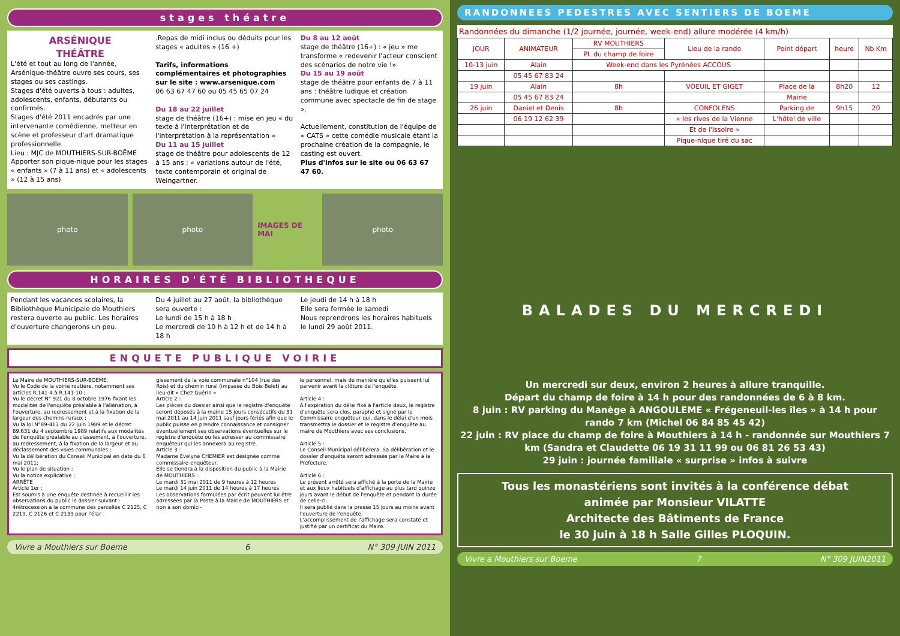stages théatre
ARSÉNIQUE
THÉÂTRE
L'été et tout au long de l'année, Arsénique-théâtre ouvre ses cours, ses stages ou ses castings.
Stages d'été ouverts à tous : adultes, adolescents, enfants, débutants ou confirmés.
Stages d'été 2011 encadrés par une intervenante comédienne, metteur en scène et professeur d'art dramatique professionnelle.
Lieu : MJC de MOUTHIERS-SUR-BOËME
Apporter son pique-nique pour les stages « enfants » (7 à 11 ans) et « adolescents » (12 à 15 ans)
.Repas de midi inclus ou déduits pour les stages « adultes » (16 +)
Tarifs, informations complémentaires et photographies sur le site : www.arsenique.com
06 63 67 47 60 ou 05 45 65 07 24
Du 18 au 22 juillet
stage de théâtre (16+) : mise en jeu « du texte à l'interprétation et de l'interprétation à la représentation »
Du 11 au 15 juillet
stage de théâtre pour adolescents de 12 à 15 ans : « variations autour de l'été, texte contemporain et original de Weingartner.
Du 8 au 12 août
stage de théâtre (16+) : « jeu » me transforme « redevenir l'acteur conscient des scénarios de notre vie !»
Du 15 au 19 août
stage de théâtre pour enfants de 7 à 11 ans : théâtre ludique et création commune avec spectacle de fin de stage ».
Actuellement, constitution de l'équipe de « CATS » cette comédie musicale étant la prochaine création de la compagnie, le casting est ouvert.
Plus d'infos sur le site ou 06 63 67 47 60.
photo photo IMAGES DE MAI photo
HORAIRES D'ÉTÉ BIBLIOTHEQUE
Pendant les vacances scolaires, la Bibliothèque Municipale de Mouthiers restera ouverte au public. Les horaires d'ouverture changerons un peu.
Du 4 juillet au 27 août, la bibliothèque sera ouverte :
Le lundi de 15 h à 18 h
Le mercredi de 10 h à 12 h et de 14 h à 18 h
Le jeudi de 14 h à 18 h
Elle sera fermée le samedi
Nous reprendrons les horaires habituels le lundi 29 août 2011.
ENQUETE PUBLIQUE VOIRIE
Le Maire de MOUTHIERS-SUR-BOEME,
Vu le Code de la voirie routière, notamment ses articles R.141-4 à R.141-10 ;
Vu le décret N° 921 du 8 octobre 1976 fixant les modalités de l'enquête préalable à l'aliénation, à l'ouverture, au redressement et à la fixation de la largeur des chemins ruraux ;
Vu la loi N°89-413 du 22 juin 1989 et le décret 89.631 du 4 septembre 1989 relatifs aux modalités de l'enquête préalable au classement, à l'ouverture, au redressement, à la fixation de la largeur et au déclassement des voies communales ;
Vu la délibération du Conseil Municipal en date du 6 mai 2011;
Vu le plan de situation ;
Vu la notice explicative ;
ARRÊTE
Article 1er :
Est soumis à une enquête destinée à recueillir les observations du public le dossier suivant :
4rétrocession à la commune des parcelles C 2125, C 2219, C 2126 et C 2139 pour l'élar-
gissement de la voie communale n°104 (rue des Rois) et du chemin rural (impasse du Bois Belet) au lieu-dit « Chez Guérin »
Article 2 :
Les pièces du dossier ainsi que le registre d'enquête seront déposés à la mairie 15 jours consécutifs du 31 mai 2011 au 14 juin 2011 sauf jours fériés afin que le public puisse en prendre connaissance et consigner éventuellement ses observations éventuelles sur le registre d'enquête ou les adresser au commissaire enquêteur qui les annexera au registre.
Article 3 :
Madame Evelyne CHEMIER est désignée comme commissaire-enquêteur.
Elle se tiendra à la disposition du public à la Mairie de MOUTHIERS :
Le mardi 31 mai 2011 de 9 heures à 12 heures
Le mardi 14 juin 2011 de 14 heures à 17 heures
Les observations formulées par écrit peuvent lui être adressées par la Poste à la Mairie de MOUTHIERS et non à son domici-
le personnel, mais de manière qu'elles puissent lui parvenir avant la clôture de l'enquête.
Article 4 :
A l'expiration du délai fixé à l'article deux, le registre d'enquête sera clos, paraphé et signé par le Commissaire enquêteur qui, dans le délai d'un mois transmettra le dossier et le registre d'enquête au maire de Mouthiers avec ses conclusions.
Article 5 :
Le Conseil Municipal délibérera. Sa délibération et le dossier d'enquête seront adressés par le Maire à la Préfecture.
Article 6 :
Le présent arrêté sera affiché à la porte de la Mairie et aux lieux habituels d'affichage au plus tard quinze jours avant le début de l'enquête et pendant la durée de celle-ci.
Il sera publié dans la presse 15 jours au moins avant l'ouverture de l'enquête.
L'accomplissement de l'affichage sera constaté et justifié par un certificat du Maire.
Vivre a Mouthiers sur Boeme 6 N° 309 JUIN 2011
RANDONNEES PEDESTRES AVEC SENTIERS DE BOEME
Randonnées du dimanche (1/2 journée, journée, week-end) allure modérée (4 km/h)
| JOUR | ANIMATEUR | RV MOUTHIERS | Lieu de la rando | Point départ | heure | Nb Km |
| --- | --- | --- | --- | --- | --- | --- |
| | | Pl. du champ de foire | | | | |
| 10-13 juin | Alain | Week-end dans les Pyrénées ACCOUS | | | | |
| | 05 45 67 83 24 | | | | | |
| 19 juin | Alain | 8h | VOEUIL ET GIGET | Place de la | 8h20 | 12 |
| | 05 45 67 83 24 | | | Mairie | | |
| 26 juin | Daniel et Denis | 8h | CONFOLENS | Parking de | 9h15 | 20 |
| | 06 19 12 62 39 | | « les rives de la Vienne | L'hôtel de ville | | |
| | | | Et de l'Issoire » | | | |
| | | | Pique-nique tiré du sac | | | |
BALADES DU MERCREDI
Un mercredi sur deux, environ 2 heures à allure tranquille.
Départ du champ de foire à 14 h pour des randonnées de 6 à 8 km.
8 juin : RV parking du Manège à ANGOULEME « Frégeneuil-les îles » à 14 h pour rando 7 km (Michel 06 84 85 45 42)
22 juin : RV place du champ de foire à Mouthiers à 14 h - randonnée sur Mouthiers 7 km (Sandra et Claudette 06 19 31 11 99 ou 06 81 26 53 43)
29 juin : journée familiale « surprise » infos à suivre
Tous les monastériens sont invités à la conférence débat
animée par Monsieur VILATTE
Architecte des Bâtiments de France
le 30 juin à 18 h Salle Gilles PLOQUIN.
Vivre a Mouthiers sur Boeme 7 N° 309 JUIN2011